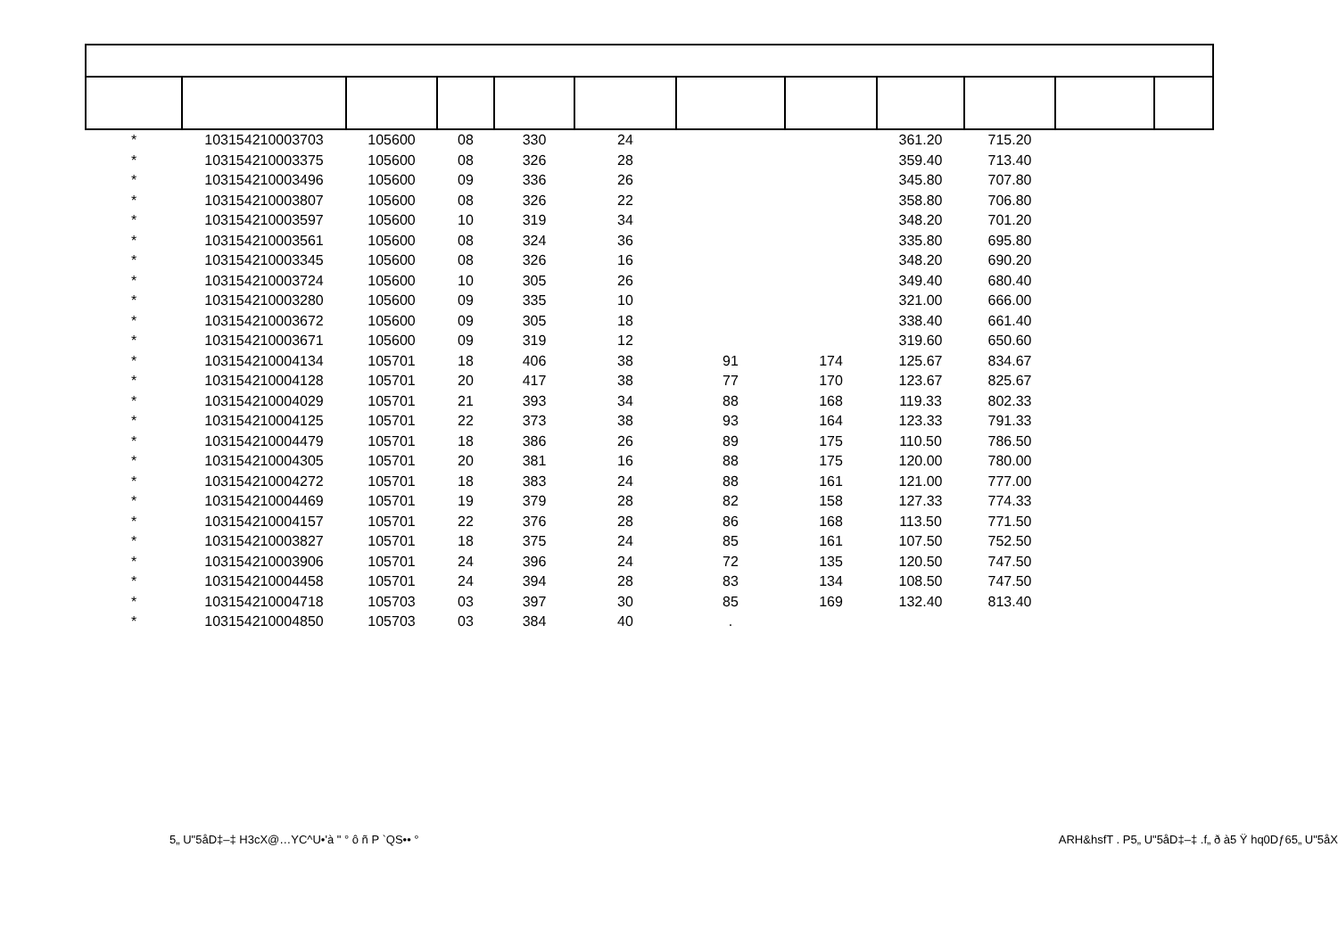| * | 103154210003703 | 105600 | 08 | 330 | 24 | | | 361.20 | 715.20 | | |
| * | 103154210003375 | 105600 | 08 | 326 | 28 | | | 359.40 | 713.40 | | |
| * | 103154210003496 | 105600 | 09 | 336 | 26 | | | 345.80 | 707.80 | | |
| * | 103154210003807 | 105600 | 08 | 326 | 22 | | | 358.80 | 706.80 | | |
| * | 103154210003597 | 105600 | 10 | 319 | 34 | | | 348.20 | 701.20 | | |
| * | 103154210003561 | 105600 | 08 | 324 | 36 | | | 335.80 | 695.80 | | |
| * | 103154210003345 | 105600 | 08 | 326 | 16 | | | 348.20 | 690.20 | | |
| * | 103154210003724 | 105600 | 10 | 305 | 26 | | | 349.40 | 680.40 | | |
| * | 103154210003280 | 105600 | 09 | 335 | 10 | | | 321.00 | 666.00 | | |
| * | 103154210003672 | 105600 | 09 | 305 | 18 | | | 338.40 | 661.40 | | |
| * | 103154210003671 | 105600 | 09 | 319 | 12 | | | 319.60 | 650.60 | | |
| * | 103154210004134 | 105701 | 18 | 406 | 38 | 91 | 174 | 125.67 | 834.67 | | |
| * | 103154210004128 | 105701 | 20 | 417 | 38 | 77 | 170 | 123.67 | 825.67 | | |
| * | 103154210004029 | 105701 | 21 | 393 | 34 | 88 | 168 | 119.33 | 802.33 | | |
| * | 103154210004125 | 105701 | 22 | 373 | 38 | 93 | 164 | 123.33 | 791.33 | | |
| * | 103154210004479 | 105701 | 18 | 386 | 26 | 89 | 175 | 110.50 | 786.50 | | |
| * | 103154210004305 | 105701 | 20 | 381 | 16 | 88 | 175 | 120.00 | 780.00 | | |
| * | 103154210004272 | 105701 | 18 | 383 | 24 | 88 | 161 | 121.00 | 777.00 | | |
| * | 103154210004469 | 105701 | 19 | 379 | 28 | 82 | 158 | 127.33 | 774.33 | | |
| * | 103154210004157 | 105701 | 22 | 376 | 28 | 86 | 168 | 113.50 | 771.50 | | |
| * | 103154210003827 | 105701 | 18 | 375 | 24 | 85 | 161 | 107.50 | 752.50 | | |
| * | 103154210003906 | 105701 | 24 | 396 | 24 | 72 | 135 | 120.50 | 747.50 | | |
| * | 103154210004458 | 105701 | 24 | 394 | 28 | 83 | 134 | 108.50 | 747.50 | | |
| * | 103154210004718 | 105703 | 03 | 397 | 30 | 85 | 169 | 132.40 | 813.40 | | |
| * | 103154210004850 | 105703 | 03 | 384 | 40 | . | | | | | |
5„ U"5åD‡–‡ H3cX@…YC^U•'à " ° ô ñ P `QS•• ° ARH&hsfT . P5„ U"5åD‡–‡ .f„ ð à5 Ÿ hq0Dƒ65„ U"5åX